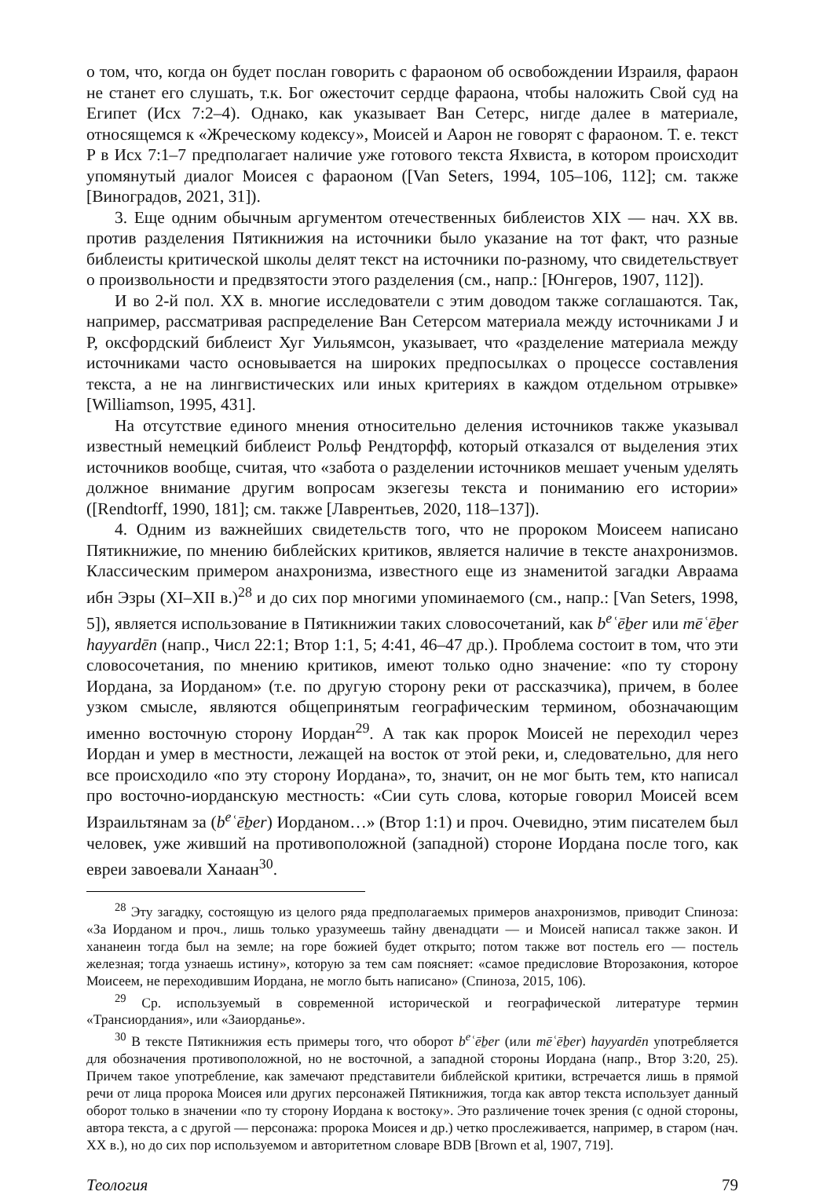о том, что, когда он будет послан говорить с фараоном об освобождении Израиля, фараон не станет его слушать, т.к. Бог ожесточит сердце фараона, чтобы наложить Свой суд на Египет (Исх 7:2–4). Однако, как указывает Ван Сетерс, нигде далее в материале, относящемся к «Жреческому кодексу», Моисей и Аарон не говорят с фараоном. Т. е. текст P в Исх 7:1–7 предполагает наличие уже готового текста Яхвиста, в котором происходит упомянутый диалог Моисея с фараоном ([Van Seters, 1994, 105–106, 112]; см. также [Виноградов, 2021, 31]).
3. Еще одним обычным аргументом отечественных библеистов XIX — нач. XX вв. против разделения Пятикнижия на источники было указание на тот факт, что разные библеисты критической школы делят текст на источники по-разному, что свидетельствует о произвольности и предвзятости этого разделения (см., напр.: [Юнгеров, 1907, 112]).
И во 2-й пол. XX в. многие исследователи с этим доводом также соглашаются. Так, например, рассматривая распределение Ван Сетерсом материала между источниками J и P, оксфордский библеист Хуг Уильямсон, указывает, что «разделение материала между источниками часто основывается на широких предпосылках о процессе составления текста, а не на лингвистических или иных критериях в каждом отдельном отрывке» [Williamson, 1995, 431].
На отсутствие единого мнения относительно деления источников также указывал известный немецкий библеист Рольф Рендторфф, который отказался от выделения этих источников вообще, считая, что «забота о разделении источников мешает ученым уделять должное внимание другим вопросам экзегезы текста и пониманию его истории» ([Rendtorff, 1990, 181]; см. также [Лаврентьев, 2020, 118–137]).
4. Одним из важнейших свидетельств того, что не пророком Моисеем написано Пятикнижие, по мнению библейских критиков, является наличие в тексте анахронизмов. Классическим примером анахронизма, известного еще из знаменитой загадки Авраама ибн Эзры (XI–XII в.)<sup>28</sup> и до сих пор многими упоминаемого (см., напр.: [Van Seters, 1998, 5]), является использование в Пятикнижии таких словосочетаний, как b<sup>e</sup>ʿēḇer или mēʿēḇer hayyardēn (напр., Числ 22:1; Втор 1:1, 5; 4:41, 46–47 др.). Проблема состоит в том, что эти словосочетания, по мнению критиков, имеют только одно значение: «по ту сторону Иордана, за Иорданом» (т.е. по другую сторону реки от рассказчика), причем, в более узком смысле, являются общепринятым географическим термином, обозначающим именно восточную сторону Иордан<sup>29</sup>. А так как пророк Моисей не переходил через Иордан и умер в местности, лежащей на восток от этой реки, и, следовательно, для него все происходило «по эту сторону Иордана», то, значит, он не мог быть тем, кто написал про восточно-иорданскую местность: «Сии суть слова, которые говорил Моисей всем Израильтянам за (b<sup>e</sup>ʿēḇer) Иорданом…» (Втор 1:1) и проч. Очевидно, этим писателем был человек, уже живший на противоположной (западной) стороне Иордана после того, как евреи завоевали Ханаан<sup>30</sup>.
<sup>28</sup> Эту загадку, состоящую из целого ряда предполагаемых примеров анахронизмов, приводит Спиноза: «За Иорданом и проч., лишь только уразумеешь тайну двенадцати — и Моисей написал также закон. И хананеин тогда был на земле; на горе божией будет открыто; потом также вот постель его — постель железная; тогда узнаешь истину», которую за тем сам поясняет: «самое предисловие Второзакония, которое Моисеем, не переходившим Иордана, не могло быть написано» (Спиноза, 2015, 106).
<sup>29</sup> Ср. используемый в современной исторической и географической литературе термин «Трансиордания», или «Заиорданье».
<sup>30</sup> В тексте Пятикнижия есть примеры того, что оборот b<sup>e</sup>ʿēḇer (или mēʿēḇer) hayyardēn употребляется для обозначения противоположной, но не восточной, а западной стороны Иордана (напр., Втор 3:20, 25). Причем такое употребление, как замечают представители библейской критики, встречается лишь в прямой речи от лица пророка Моисея или других персонажей Пятикнижия, тогда как автор текста использует данный оборот только в значении «по ту сторону Иордана к востоку». Это различение точек зрения (с одной стороны, автора текста, а с другой — персонажа: пророка Моисея и др.) четко прослеживается, например, в старом (нач. XX в.), но до сих пор используемом и авторитетном словаре BDB [Brown et al, 1907, 719].
Теология 79